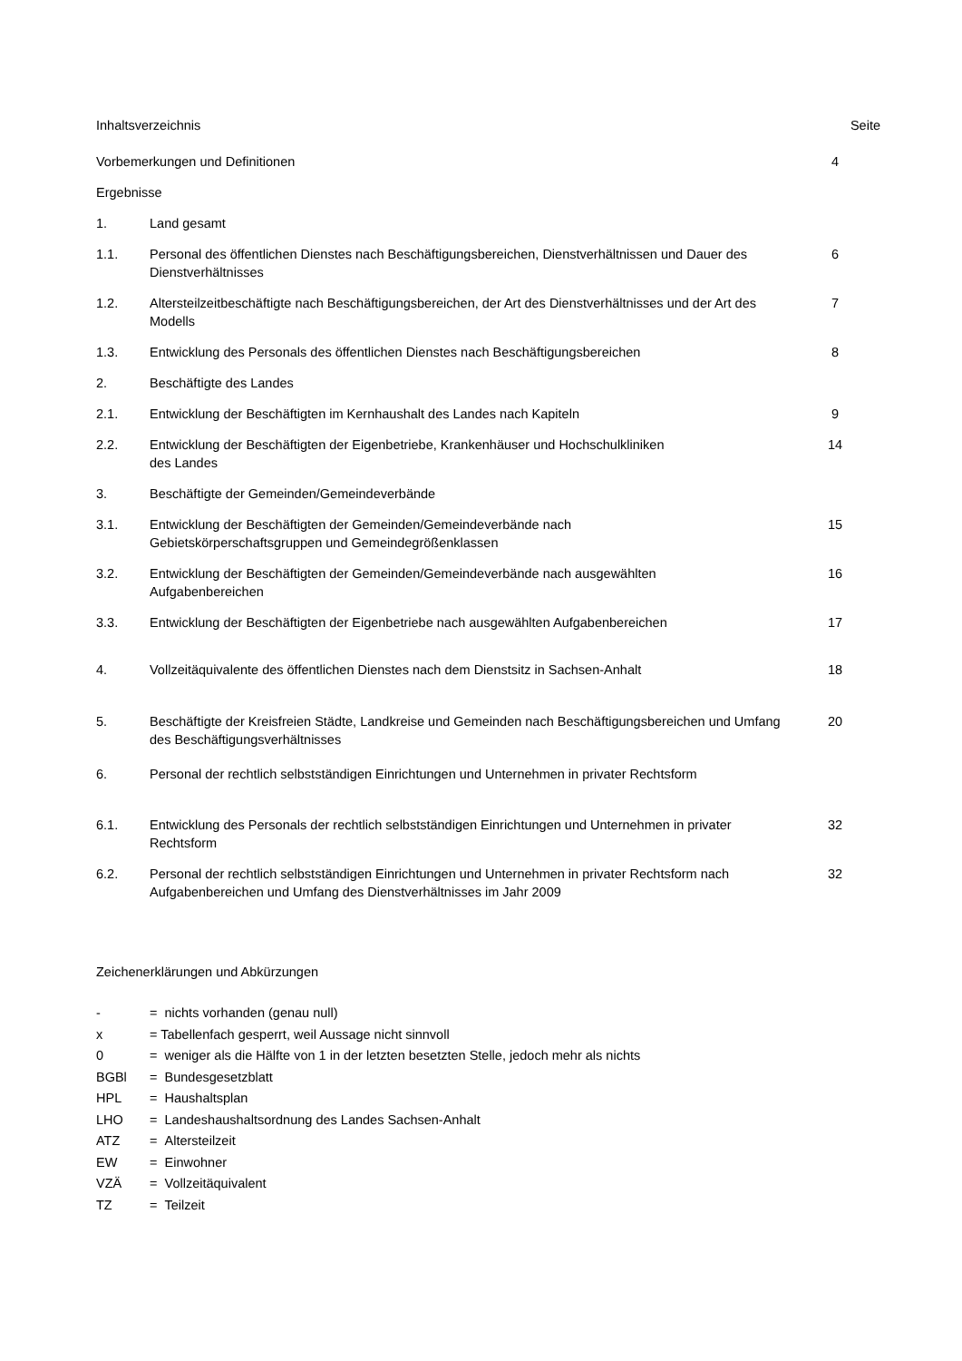Inhaltsverzeichnis Seite
Vorbemerkungen und Definitionen 4
Ergebnisse
1. Land gesamt
1.1. Personal des öffentlichen Dienstes nach Beschäftigungsbereichen, Dienstverhältnissen und Dauer des Dienstverhältnisses
6
1.2. Altersteilzeitbeschäftigte nach Beschäftigungsbereichen, der Art des Dienstverhältnisses und der Art des Modells
7
1.3. Entwicklung des Personals des öffentlichen Dienstes nach Beschäftigungsbereichen 8
2. Beschäftigte des Landes
2.1. Entwicklung der Beschäftigten im Kernhaushalt des Landes nach Kapiteln 9
2.2. Entwicklung der Beschäftigten der Eigenbetriebe, Krankenhäuser und Hochschulkliniken
des Landes
14
3. Beschäftigte der Gemeinden/Gemeindeverbände
3.1. Entwicklung der Beschäftigten der Gemeinden/Gemeindeverbände nach
Gebietskörperschaftsgruppen und Gemeindegrößenklassen
15
3.2. Entwicklung der Beschäftigten der Gemeinden/Gemeindeverbände nach ausgewählten
Aufgabenbereichen
16
3.3. Entwicklung der Beschäftigten der Eigenbetriebe nach ausgewählten Aufgabenbereichen
17
4. Vollzeitäquivalente des öffentlichen Dienstes nach dem Dienstsitz in Sachsen-Anhalt
18
5. Beschäftigte der Kreisfreien Städte, Landkreise und Gemeinden nach Beschäftigungsbereichen und Umfang des Beschäftigungsverhältnisses
20
6. Personal der rechtlich selbstständigen Einrichtungen und Unternehmen in privater Rechtsform
6.1. Entwicklung des Personals der rechtlich selbstständigen Einrichtungen und Unternehmen in privater Rechtsform
32
6.2. Personal der rechtlich selbstständigen Einrichtungen und Unternehmen in privater Rechtsform nach Aufgabenbereichen und Umfang des Dienstverhältnisses im Jahr 2009
32
Zeichenerklärungen und Abkürzungen
- = nichts vorhanden (genau null)
x = Tabellenfach gesperrt, weil Aussage nicht sinnvoll
0 = weniger als die Hälfte von 1 in der letzten besetzten Stelle, jedoch mehr als nichts
BGBl = Bundesgesetzblatt
HPL = Haushaltsplan
LHO = Landeshaushaltsordnung des Landes Sachsen-Anhalt
ATZ = Altersteilzeit
EW = Einwohner
VZÄ = Vollzeitäquivalent
TZ = Teilzeit